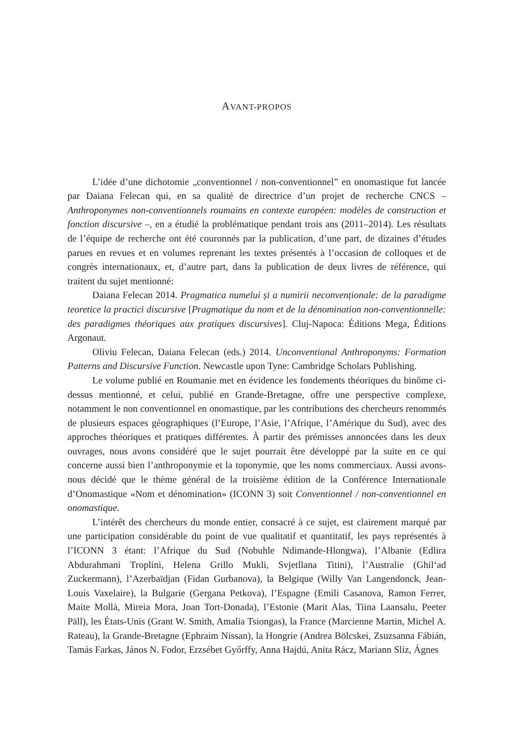AVANT-PROPOS
L’idée d’une dichotomie „conventionnel / non-conventionnel” en onomastique fut lancée par Daiana Felecan qui, en sa qualité de directrice d’un projet de recherche CNCS – Anthroponymes non-conventionnels roumains en contexte européen: modèles de construction et fonction discursive –, en a étudié la problématique pendant trois ans (2011–2014). Les résultats de l’équipe de recherche ont été couronnés par la publication, d’une part, de dizaines d’études parues en revues et en volumes reprenant les textes présentés à l’occasion de colloques et de congrès internationaux, et, d’autre part, dans la publication de deux livres de référence, qui traitent du sujet mentionné:
Daiana Felecan 2014. Pragmatica numelui și a numirii neconvenționale: de la paradigme teoretice la practici discursive [Pragmatique du nom et de la dénomination non-conventionnelle: des paradigmes théoriques aux pratiques discursives]. Cluj-Napoca: Éditions Mega, Éditions Argonaut.
Oliviu Felecan, Daiana Felecan (eds.) 2014. Unconventional Anthroponyms: Formation Patterns and Discursive Function. Newcastle upon Tyne: Cambridge Scholars Publishing.
Le volume publié en Roumanie met en évidence les fondements théoriques du binôme ci-dessus mentionné, et celui, publié en Grande-Bretagne, offre une perspective complexe, notamment le non conventionnel en onomastique, par les contributions des chercheurs renommés de plusieurs espaces géographiques (l’Europe, l’Asie, l’Afrique, l’Amérique du Sud), avec des approches théoriques et pratiques différentes. À partir des prémisses annoncées dans les deux ouvrages, nous avons considéré que le sujet pourrait être développé par la suite en ce qui concerne aussi bien l’anthroponymie et la toponymie, que les noms commerciaux. Aussi avons-nous décidé que le thème général de la troisième édition de la Conférence Internationale d’Onomastique «Nom et dénomination» (ICONN 3) soit Conventionnel / non-conventionnel en onomastique.
L’intérêt des chercheurs du monde entier, consacré à ce sujet, est clairement marqué par une participation considérable du point de vue qualitatif et quantitatif, les pays représentés à l’ICONN 3 étant: l’Afrique du Sud (Nobuhle Ndimande-Hlongwa), l’Albanie (Edlira Abdurahmani Troplini, Helena Grillo Mukli, Svjetllana Titini), l’Australie (Ghil‘ad Zuckermann), l’Azerbaïdjan (Fidan Gurbanova), la Belgique (Willy Van Langendonck, Jean-Louis Vaxelaire), la Bulgarie (Gergana Petkova), l’Espagne (Emili Casanova, Ramon Ferrer, Maite Mollà, Mireia Mora, Joan Tort-Donada), l’Estonie (Marit Alas, Tiina Laansalu, Peeter Päll), les États-Unis (Grant W. Smith, Amalia Tsiongas), la France (Marcienne Martin, Michel A. Rateau), la Grande-Bretagne (Ephraim Nissan), la Hongrie (Andrea Bölcskei, Zsuzsanna Fábián, Tamás Farkas, János N. Fodor, Erzsébet Győrffy, Anna Hajdú, Anita Rácz, Mariann Slíz, Ágnes